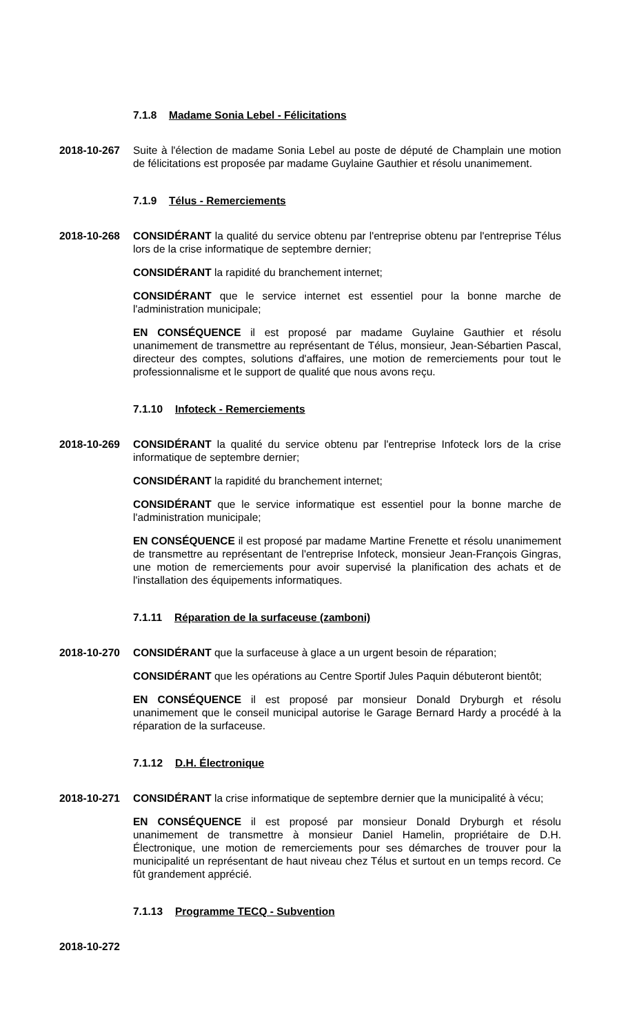7.1.8 Madame Sonia Lebel - Félicitations
2018-10-267 Suite à l'élection de madame Sonia Lebel au poste de député de Champlain une motion de félicitations est proposée par madame Guylaine Gauthier et résolu unanimement.
7.1.9 Télus - Remerciements
2018-10-268 CONSIDÉRANT la qualité du service obtenu par l'entreprise obtenu par l'entreprise Télus lors de la crise informatique de septembre dernier;
CONSIDÉRANT la rapidité du branchement internet;
CONSIDÉRANT que le service internet est essentiel pour la bonne marche de l'administration municipale;
EN CONSÉQUENCE il est proposé par madame Guylaine Gauthier et résolu unanimement de transmettre au représentant de Télus, monsieur, Jean-Sébartien Pascal, directeur des comptes, solutions d'affaires, une motion de remerciements pour tout le professionnalisme et le support de qualité que nous avons reçu.
7.1.10 Infoteck - Remerciements
2018-10-269 CONSIDÉRANT la qualité du service obtenu par l'entreprise Infoteck lors de la crise informatique de septembre dernier;
CONSIDÉRANT la rapidité du branchement internet;
CONSIDÉRANT que le service informatique est essentiel pour la bonne marche de l'administration municipale;
EN CONSÉQUENCE il est proposé par madame Martine Frenette et résolu unanimement de transmettre au représentant de l'entreprise Infoteck, monsieur Jean-François Gingras, une motion de remerciements pour avoir supervisé la planification des achats et de l'installation des équipements informatiques.
7.1.11 Réparation de la surfaceuse (zamboni)
2018-10-270 CONSIDÉRANT que la surfaceuse à glace a un urgent besoin de réparation;
CONSIDÉRANT que les opérations au Centre Sportif Jules Paquin débuteront bientôt;
EN CONSÉQUENCE il est proposé par monsieur Donald Dryburgh et résolu unanimement que le conseil municipal autorise le Garage Bernard Hardy a procédé à la réparation de la surfaceuse.
7.1.12 D.H. Électronique
2018-10-271 CONSIDÉRANT la crise informatique de septembre dernier que la municipalité à vécu;
EN CONSÉQUENCE il est proposé par monsieur Donald Dryburgh et résolu unanimement de transmettre à monsieur Daniel Hamelin, propriétaire de D.H. Électronique, une motion de remerciements pour ses démarches de trouver pour la municipalité un représentant de haut niveau chez Télus et surtout en un temps record. Ce fût grandement apprécié.
7.1.13 Programme TECQ - Subvention
2018-10-272